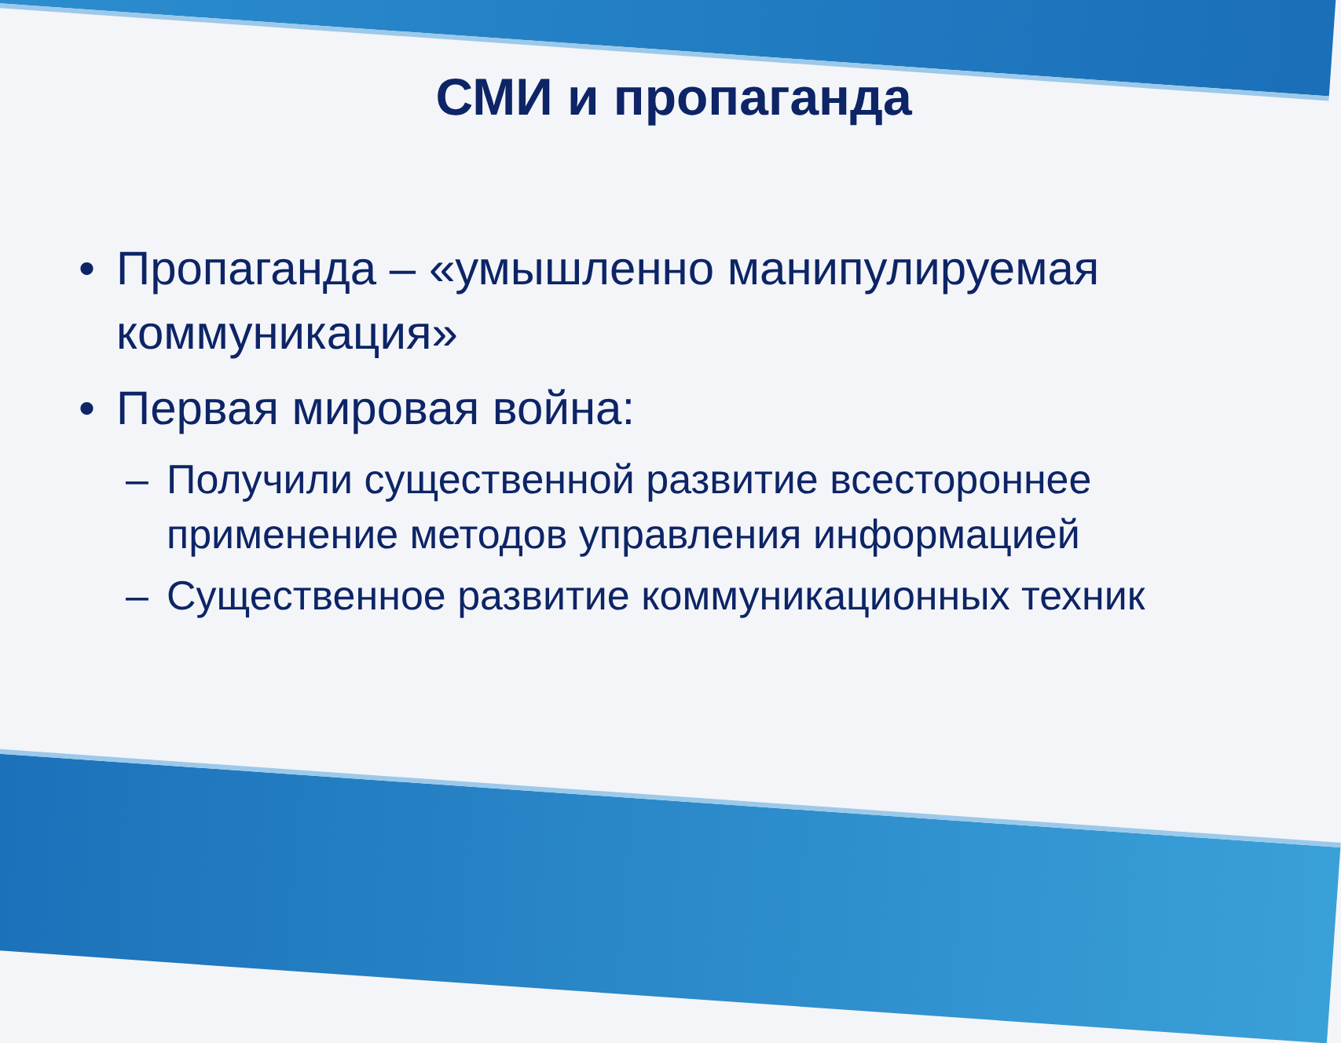СМИ и пропаганда
• Пропаганда – «умышленно манипулируемая коммуникация»
• Первая мировая война:
– Получили существенной развитие всестороннее применение методов управления информацией
– Существенное развитие коммуникационных техник